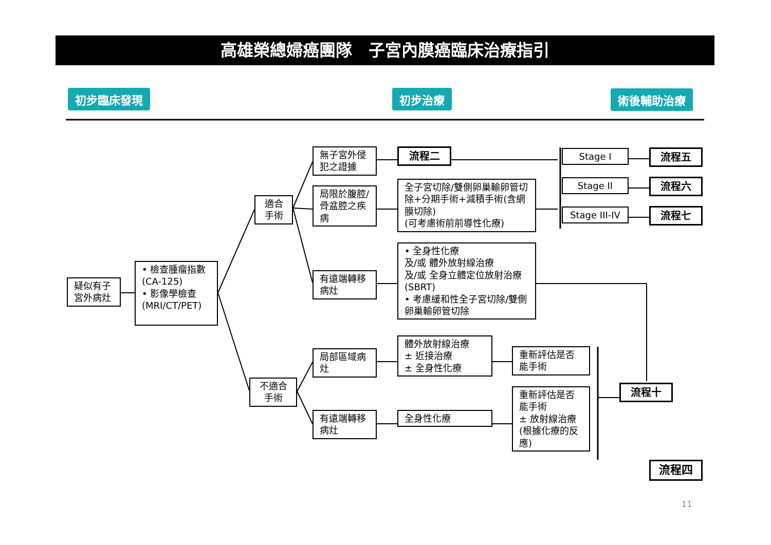高雄榮總婦癌團隊　子宮內膜癌臨床治療指引
初步臨床發現 初步治療 術後輔助治療
疑似有子宮外病灶
• 檢查腫瘤指數 (CA-125)
• 影像學檢查 (MRI/CT/PET)
適合
手術
不適合
手術
無子宮外侵犯之證據
局限於腹腔/骨盆腔之疾病
有遠端轉移病灶
局部區域病灶
有遠端轉移病灶
流程二
全子宮切除/雙側卵巢輸卵管切除+分期手術+減積手術(含網膜切除)
(可考慮術前前導性化療)
• 全身性化療
及/或 體外放射線治療
及/或 全身立體定位放射治療 (SBRT)
• 考慮緩和性全子宮切除/雙側卵巢輸卵管切除
體外放射線治療
± 近接治療
± 全身性化療
全身性化療
重新評估是否能手術
重新評估是否能手術
± 放射線治療(根據化療的反應)
Stage I
Stage II
Stage III-IV
流程五
流程六
流程七
流程十
流程四
11